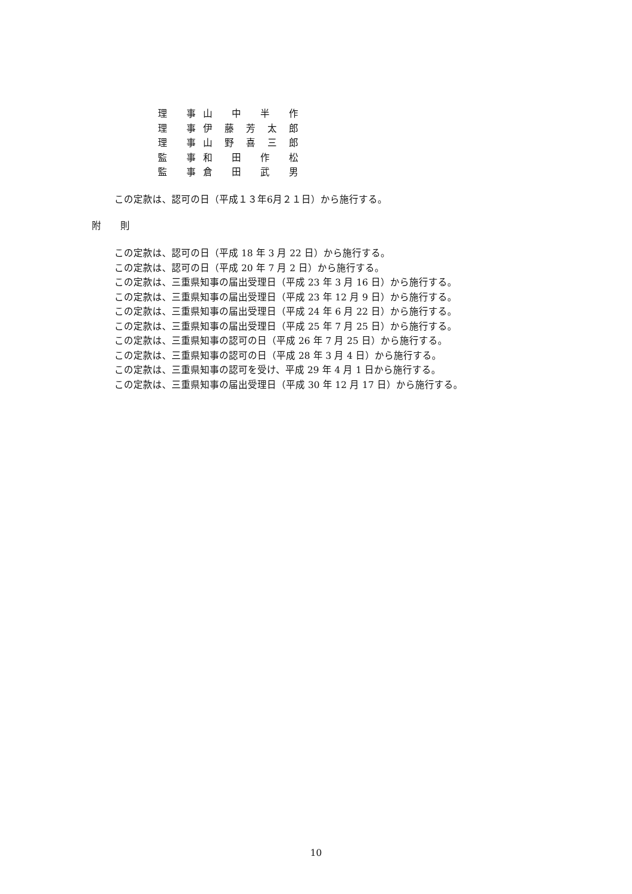理　　事 山中半作
理　　事 伊藤芳太郎
理　　事 山野喜三郎
監　　事 和田作松
監　　事 倉田武男
この定款は、認可の日（平成１３年6月２１日）から施行する。
附　　則
この定款は、認可の日（平成 18 年 3 月 22 日）から施行する。
この定款は、認可の日（平成 20 年 7 月 2 日）から施行する。
この定款は、三重県知事の届出受理日（平成 23 年 3 月 16 日）から施行する。
この定款は、三重県知事の届出受理日（平成 23 年 12 月 9 日）から施行する。
この定款は、三重県知事の届出受理日（平成 24 年 6 月 22 日）から施行する。
この定款は、三重県知事の届出受理日（平成 25 年 7 月 25 日）から施行する。
この定款は、三重県知事の認可の日（平成 26 年 7 月 25 日）から施行する。
この定款は、三重県知事の認可の日（平成 28 年 3 月 4 日）から施行する。
この定款は、三重県知事の認可を受け、平成 29 年 4 月 1 日から施行する。
この定款は、三重県知事の届出受理日（平成 30 年 12 月 17 日）から施行する。
10